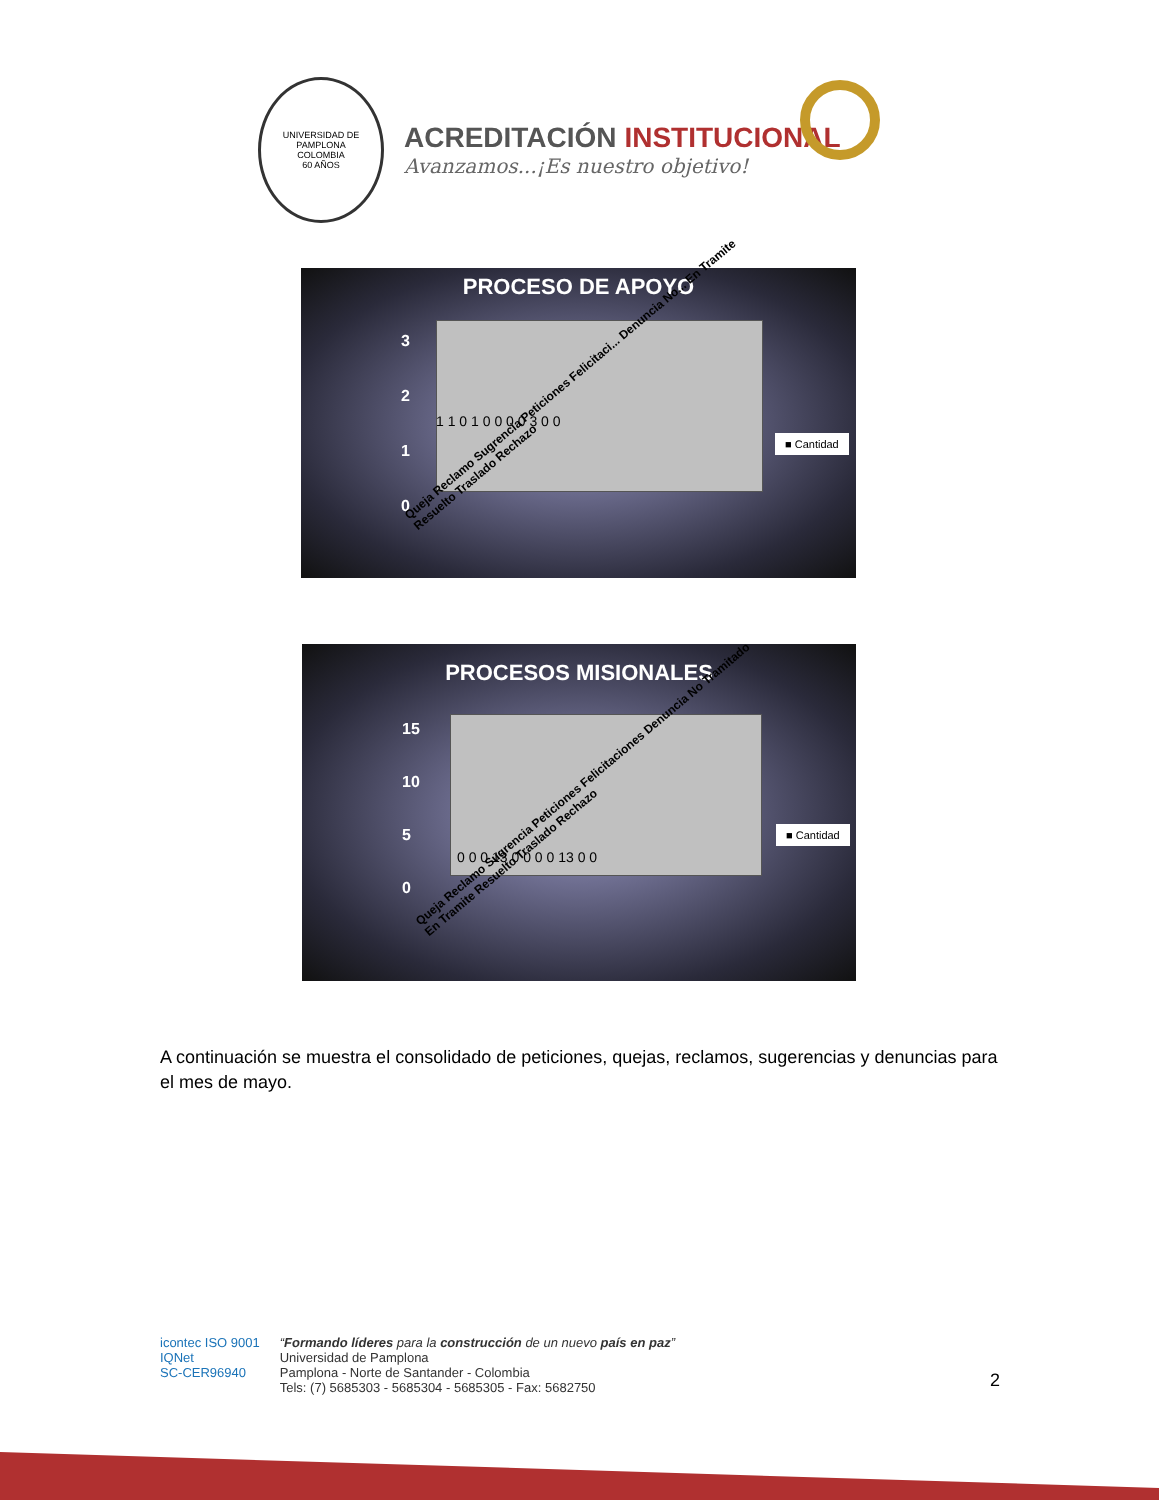UNIVERSIDAD DE PAMPLONA
COLOMBIA
60 AÑOS
ACREDITACIÓN INSTITUCIONAL
Avanzamos...¡Es nuestro objetivo!
PROCESO DE APOYO
■ Cantidad
3
2
1
0
1 1 0 1 0 0 0 0 3 0 0
Queja Reclamo Sugrencia Peticiones Felicitaci... Denuncia No... En Tramite Resuelto Traslado Rechazo
PROCESOS MISIONALES
■ Cantidad
15
10
5
0
0 0 0 13 0 0 0 0 13 0 0
Queja Reclamo Sugrencia Peticiones Felicitaciones Denuncia No Tramitado En Tramite Resuelto Traslado Rechazo
A continuación se muestra el consolidado de peticiones, quejas, reclamos, sugerencias y denuncias para el mes de mayo.
icontec ISO 9001
IQNet
SC-CER96940
“Formando líderes para la construcción de un nuevo país en paz”
Universidad de Pamplona
Pamplona - Norte de Santander - Colombia
Tels: (7) 5685303 - 5685304 - 5685305 - Fax: 5682750
2